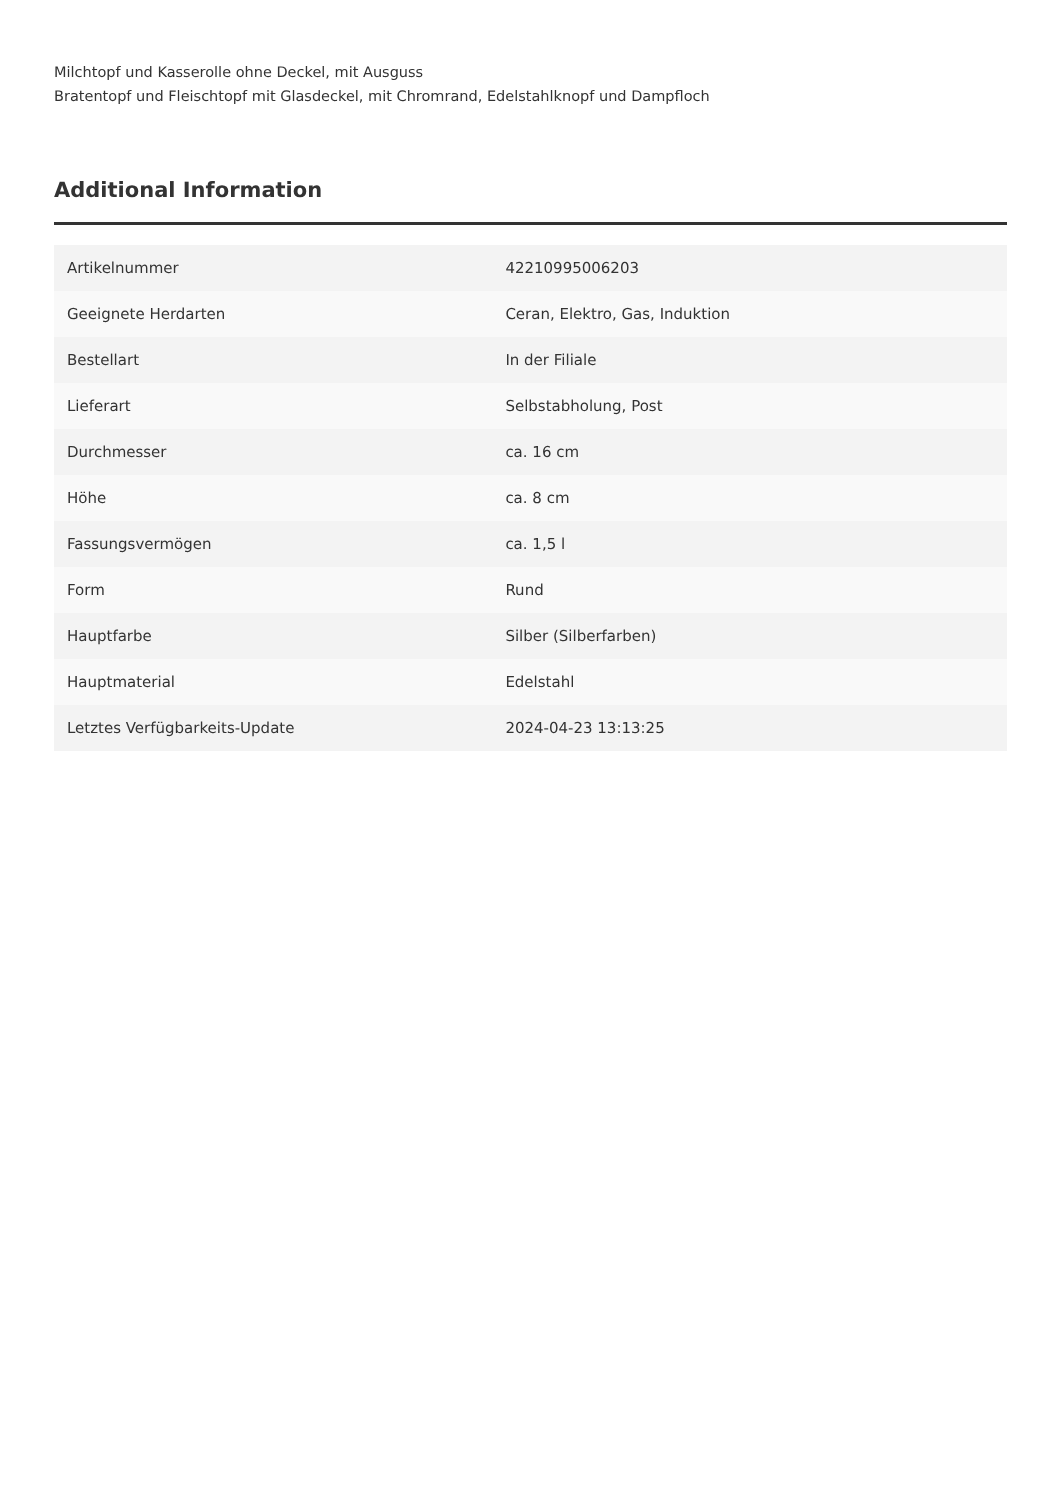Milchtopf und Kasserolle ohne Deckel, mit Ausguss
Bratentopf und Fleischtopf mit Glasdeckel, mit Chromrand, Edelstahlknopf und Dampfloch
Additional Information
| Artikelnummer | 42210995006203 |
| Geeignete Herdarten | Ceran, Elektro, Gas, Induktion |
| Bestellart | In der Filiale |
| Lieferart | Selbstabholung, Post |
| Durchmesser | ca. 16 cm |
| Höhe | ca. 8 cm |
| Fassungsvermögen | ca. 1,5 l |
| Form | Rund |
| Hauptfarbe | Silber (Silberfarben) |
| Hauptmaterial | Edelstahl |
| Letztes Verfügbarkeits-Update | 2024-04-23 13:13:25 |